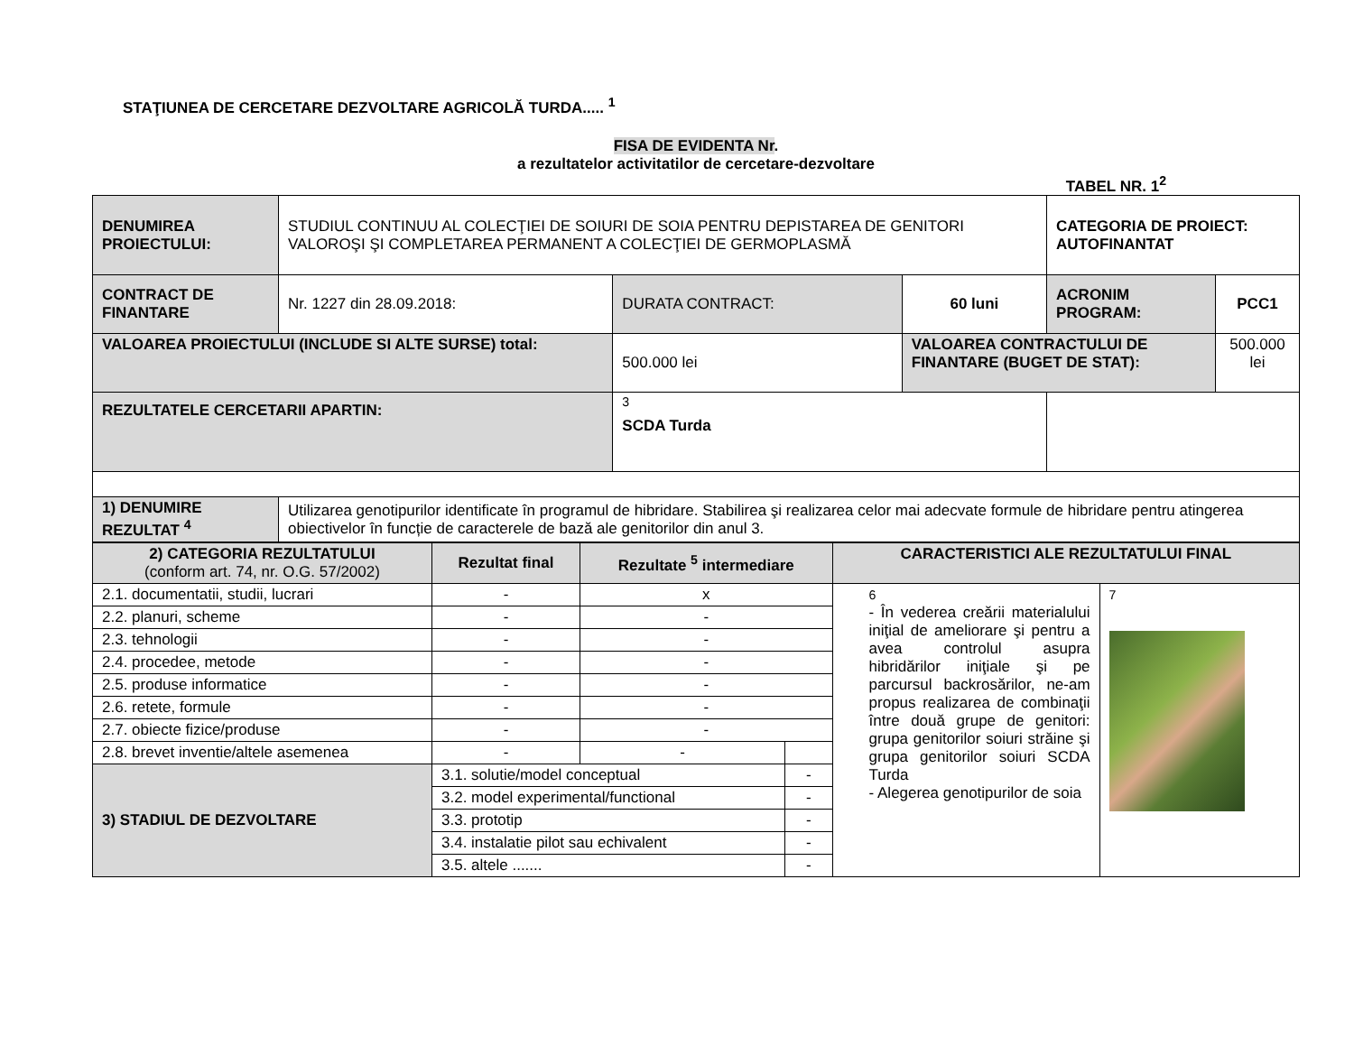STAŢIUNEA DE CERCETARE DEZVOLTARE AGRICOLĂ TURDA..... <sup>1</sup>
FISA DE EVIDENTA Nr.
a rezultatelor activitatilor de cercetare-dezvoltare
TABEL NR. 1<sup>2</sup>
| DENUMIREA PROIECTULUI: | STUDIUL CONTINUU AL COLECŢIEI DE SOIURI DE SOIA PENTRU DEPISTAREA DE GENITORI VALOROŞI ŞI COMPLETAREA PERMANENT A COLECŢIEI DE GERMOPLASMĂ | | | CATEGORIA DE PROIECT: AUTOFINANTAT | |
| CONTRACT DE FINANTARE | Nr. 1227 din 28.09.2018: | DURATA CONTRACT: | 60 luni | ACRONIM PROGRAM: | PCC1 |
| VALOAREA PROIECTULUI (INCLUDE SI ALTE SURSE) total: | | 500.000 lei | VALOAREA CONTRACTULUI DE FINANTARE (BUGET DE STAT): | | 500.000 lei |
| REZULTATELE CERCETARII APARTIN: | | <sup>3</sup> SCDA Turda | | | |
| 1) DENUMIRE REZULTAT <sup>4</sup> | Utilizarea genotipurilor identificate în programul de hibridare. Stabilirea şi realizarea celor mai adecvate formule de hibridare pentru atingerea obiectivelor în funcție de caracterele de bază ale genitorilor din anul 3. | | | | |
| 2) CATEGORIA REZULTATULUI (conform art. 74, nr. O.G. 57/2002) | Rezultat final | Rezultate <sup>5</sup> intermediare | | CARACTERISTICI ALE REZULTATULUI FINAL | |
| 2.1. documentatii, studii, lucrari | - | x | | 6 - În vederea creării materialului iniţial de ameliorare şi pentru a avea controlul asupra hibridărilor iniţiale şi pe parcursul backrosărilor, ne-am propus realizarea de combinaţii între două grupe de genitori: grupa genitorilor soiuri străine şi grupa genitorilor soiuri SCDA Turda - Alegerea genotipurilor de soia | 7 |
| 2.2. planuri, scheme | - | - | | | |
| 2.3. tehnologii | - | - | | | |
| 2.4. procedee, metode | - | - | | | |
| 2.5. produse informatice | - | - | | | |
| 2.6. retete, formule | - | - | | | |
| 2.7. obiecte fizice/produse | - | - | | | |
| 2.8. brevet inventie/altele asemenea | - | - | | | |
| 3) STADIUL DE DEZVOLTARE | 3.1. solutie/model conceptual | | - | | |
| | 3.2. model experimental/functional | | - | | |
| | 3.3. prototip | | - | | |
| | 3.4. instalatie pilot sau echivalent | | - | | |
| | 3.5. altele ....... | | - | | |